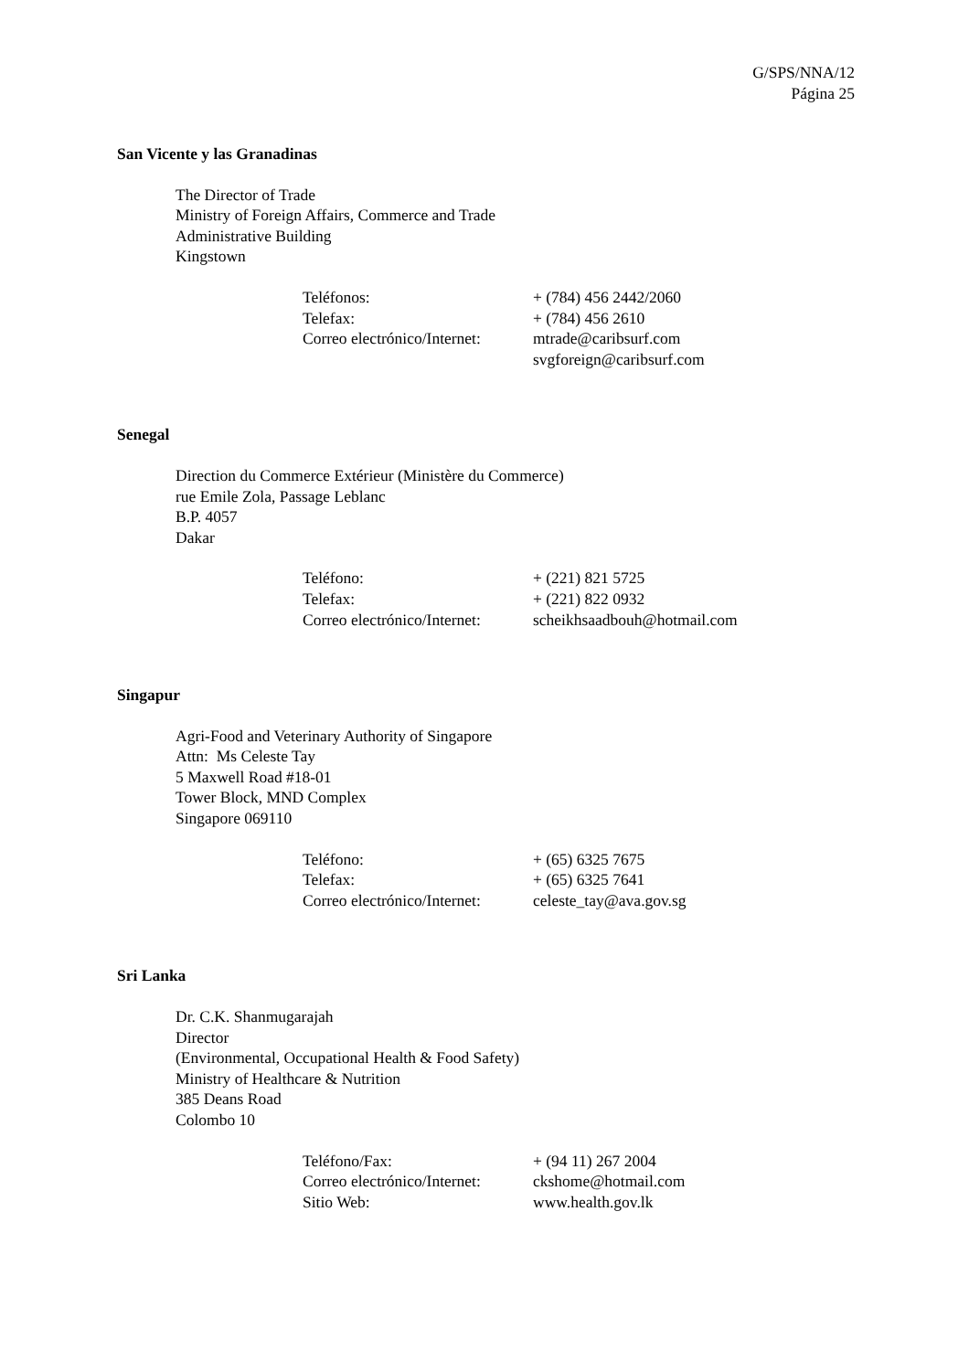G/SPS/NNA/12
Página 25
San Vicente y las Granadinas
The Director of Trade
Ministry of Foreign Affairs, Commerce and Trade
Administrative Building
Kingstown
| Teléfonos: | + (784) 456 2442/2060 |
| Telefax: | + (784) 456 2610 |
| Correo electrónico/Internet: | mtrade@caribsurf.com svgforeign@caribsurf.com |
Senegal
Direction du Commerce Extérieur (Ministère du Commerce)
rue Emile Zola, Passage Leblanc
B.P. 4057
Dakar
| Teléfono: | + (221) 821 5725 |
| Telefax: | + (221) 822 0932 |
| Correo electrónico/Internet: | scheikhsaadbouh@hotmail.com |
Singapur
Agri-Food and Veterinary Authority of Singapore
Attn: Ms Celeste Tay
5 Maxwell Road #18-01
Tower Block, MND Complex
Singapore 069110
| Teléfono: | + (65) 6325 7675 |
| Telefax: | + (65) 6325 7641 |
| Correo electrónico/Internet: | celeste_tay@ava.gov.sg |
Sri Lanka
Dr. C.K. Shanmugarajah
Director
(Environmental, Occupational Health & Food Safety)
Ministry of Healthcare & Nutrition
385 Deans Road
Colombo 10
| Teléfono/Fax: | + (94 11) 267 2004 |
| Correo electrónico/Internet: | ckshome@hotmail.com |
| Sitio Web: | www.health.gov.lk |